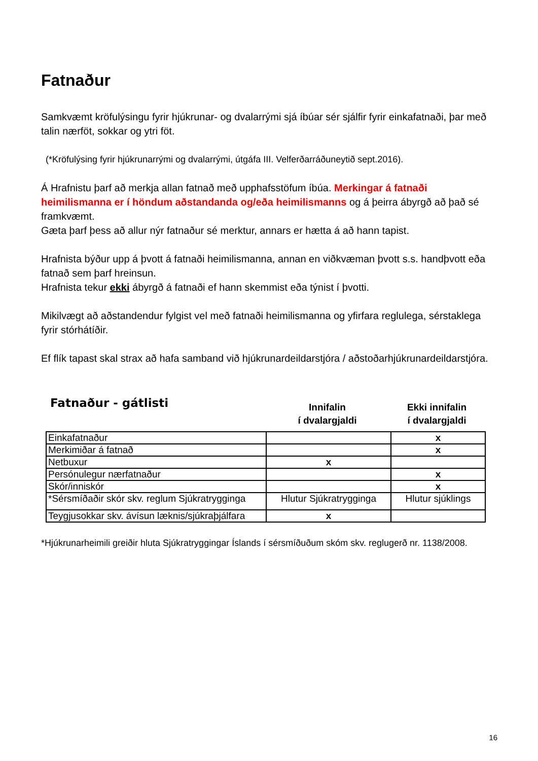Fatnaður
Samkvæmt kröfulýsingu fyrir hjúkrunar- og dvalarrými sjá íbúar sér sjálfir fyrir einkafatnaði, þar með talin nærföt, sokkar og ytri föt.
(*Kröfulýsing fyrir hjúkrunarrými og dvalarrými, útgáfa III. Velferðarráðuneytið sept.2016).
Á Hrafnistu þarf að merkja allan fatnað með upphafsstöfum íbúa. Merkingar á fatnaði heimilismanna er í höndum aðstandanda og/eða heimilismanns og á þeirra ábyrgð að það sé framkvæmt.
Gæta þarf þess að allur nýr fatnaður sé merktur, annars er hætta á að hann tapist.
Hrafnista býður upp á þvott á fatnaði heimilismanna, annan en viðkvæman þvott s.s. handþvott eða fatnað sem þarf hreinsun.
Hrafnista tekur ekki ábyrgð á fatnaði ef hann skemmist eða týnist í þvotti.
Mikilvægt að aðstandendur fylgist vel með fatnaði heimilismanna og yfirfara reglulega, sérstaklega fyrir stórhátíðir.
Ef flík tapast skal strax að hafa samband við hjúkrunardeildarstjóra / aðstoðarhjúkrunardeildarstjóra.
Fatnaður - gátlisti
Innifalin
í dvalargjaldi
Ekki innifalin
í dvalargjaldi
| Einkafatnaður | | x |
| Merkimiðar á fatnað | | x |
| Netbuxur | x | |
| Persónulegur nærfatnaður | | x |
| Skór/inniskór | | x |
| *Sérsmíðaðir skór skv. reglum Sjúkratrygginga | Hlutur Sjúkratrygginga | Hlutur sjúklings |
| Teygjusokkar skv. ávísun læknis/sjúkraþjálfara | x | |
*Hjúkrunarheimili greiðir hluta Sjúkratryggingar Íslands í sérsmíðuðum skóm skv. reglugerð nr. 1138/2008.
16